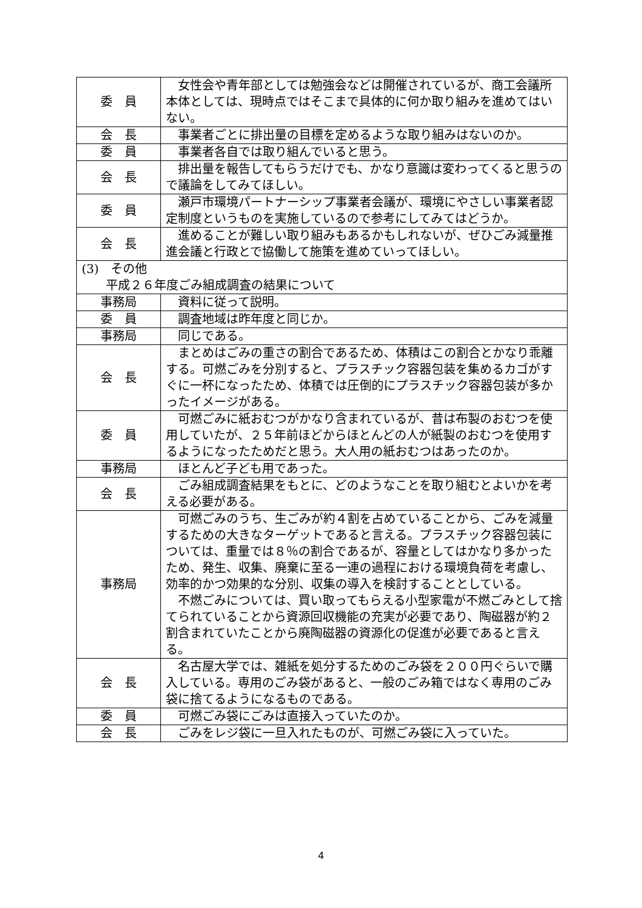| 委 員 | 女性会や青年部としては勉強会などは開催されているが、商工会議所本体としては、現時点ではそこまで具体的に何か取り組みを進めてはいない。 |
| 会 長 | 事業者ごとに排出量の目標を定めるような取り組みはないのか。 |
| 委 員 | 事業者各自では取り組んでいると思う。 |
| 会 長 | 排出量を報告してもらうだけでも、かなり意識は変わってくると思うので議論をしてみてほしい。 |
| 委 員 | 瀬戸市環境パートナーシップ事業者会議が、環境にやさしい事業者認定制度というものを実施しているので参考にしてみてはどうか。 |
| 会 長 | 進めることが難しい取り組みもあるかもしれないが、ぜひごみ減量推進会議と行政とで協働して施策を進めていってほしい。 |
| (3) その他 平成２６年度ごみ組成調査の結果について | |
| 事務局 | 資料に従って説明。 |
| 委 員 | 調査地域は昨年度と同じか。 |
| 事務局 | 同じである。 |
| 会 長 | まとめはごみの重さの割合であるため、体積はこの割合とかなり乖離する。可燃ごみを分別すると、プラスチック容器包装を集めるカゴがすぐに一杯になったため、体積では圧倒的にプラスチック容器包装が多かったイメージがある。 |
| 委 員 | 可燃ごみに紙おむつがかなり含まれているが、昔は布製のおむつを使用していたが、２５年前ほどからほとんどの人が紙製のおむつを使用するようになったためだと思う。大人用の紙おむつはあったのか。 |
| 事務局 | ほとんど子ども用であった。 |
| 会 長 | ごみ組成調査結果をもとに、どのようなことを取り組むとよいかを考える必要がある。 |
| 事務局 | 可燃ごみのうち、生ごみが約４割を占めていることから、ごみを減量するための大きなターゲットであると言える。プラスチック容器包装については、重量では８％の割合であるが、容量としてはかなり多かったため、発生、収集、廃棄に至る一連の過程における環境負荷を考慮し、効率的かつ効果的な分別、収集の導入を検討することとしている。 不燃ごみについては、買い取ってもらえる小型家電が不燃ごみとして捨てられていることから資源回収機能の充実が必要であり、陶磁器が約２割含まれていたことから廃陶磁器の資源化の促進が必要であると言える。 |
| 会 長 | 名古屋大学では、雑紙を処分するためのごみ袋を２００円ぐらいで購入している。専用のごみ袋があると、一般のごみ箱ではなく専用のごみ袋に捨てるようになるものである。 |
| 委 員 | 可燃ごみ袋にごみは直接入っていたのか。 |
| 会 長 | ごみをレジ袋に一旦入れたものが、可燃ごみ袋に入っていた。 |
4